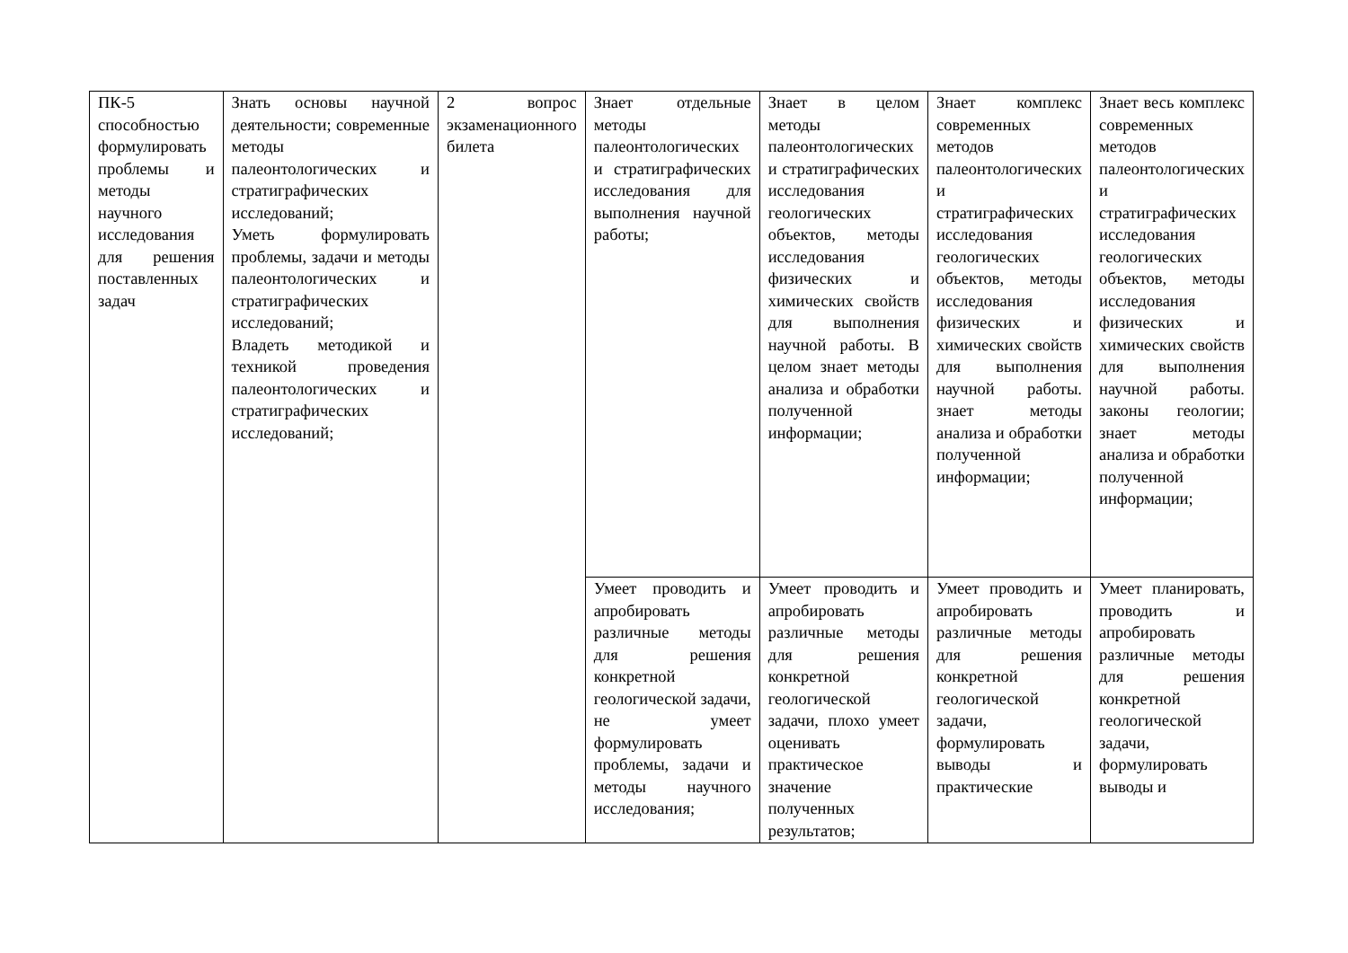| ПК-5 способностью формулировать проблемы и методы научного исследования для решения поставленных задач | Знать основы научной деятельности; современные методы палеонтологических и стратиграфических исследований; Уметь формулировать проблемы, задачи и методы палеонтологических и стратиграфических исследований; Владеть методикой и техникой проведения палеонтологических и стратиграфических исследований; | 2 вопрос экзаменационного билета | Знает отдельные методы палеонтологических и стратиграфических исследования для выполнения научной работы; | Знает в целом методы палеонтологических и стратиграфических исследования геологических объектов, методы исследования физических и химических свойств для выполнения научной работы. В целом знает методы анализа и обработки полученной информации; | Знает комплекс современных методов палеонтологических и стратиграфических исследования геологических объектов, методы исследования физических и химических свойств для выполнения научной работы. знает методы анализа и обработки полученной информации; | Знает весь комплекс современных методов палеонтологических и стратиграфических исследования геологических объектов, методы исследования физических и химических свойств для выполнения научной работы. законы геологии; знает методы анализа и обработки полученной информации; |
| | | | Умеет проводить и апробировать различные методы для решения конкретной геологической задачи, не умеет формулировать проблемы, задачи и методы научного исследования; | Умеет проводить и апробировать различные методы для решения конкретной геологической задачи, плохо умеет оценивать практическое значение полученных результатов; | Умеет проводить и апробировать различные методы для решения конкретной геологической задачи, формулировать выводы и практические | Умеет планировать, проводить и апробировать различные методы для решения конкретной геологической задачи, формулировать выводы и |